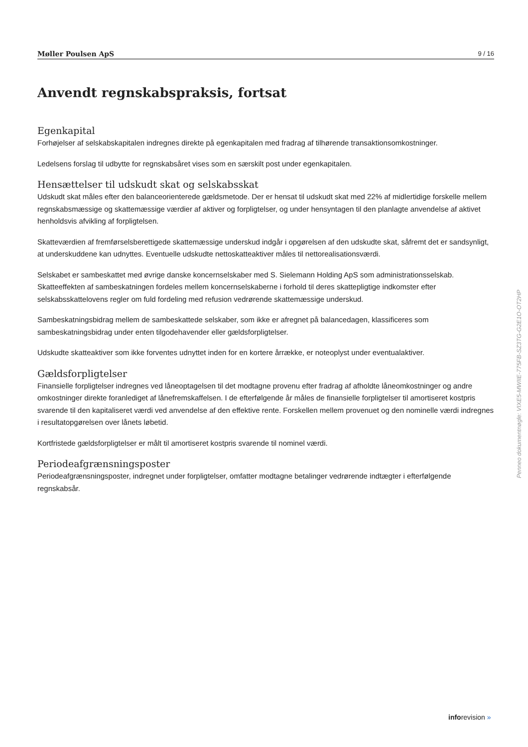Møller Poulsen ApS 9 / 16
Anvendt regnskabspraksis, fortsat
Egenkapital
Forhøjelser af selskabskapitalen indregnes direkte på egenkapitalen med fradrag af tilhørende transaktionsomkostninger.
Ledelsens forslag til udbytte for regnskabsåret vises som en særskilt post under egenkapitalen.
Hensættelser til udskudt skat og selskabsskat
Udskudt skat måles efter den balanceorienterede gældsmetode. Der er hensat til udskudt skat med 22% af midlertidige forskelle mellem regnskabsmæssige og skattemæssige værdier af aktiver og forpligtelser, og under hensyntagen til den planlagte anvendelse af aktivet henholdsvis afvikling af forpligtelsen.
Skatteværdien af fremførselsberettigede skattemæssige underskud indgår i opgørelsen af den udskudte skat, såfremt det er sandsynligt, at underskuddene kan udnyttes. Eventuelle udskudte nettoskatteaktiver måles til nettorealisationsværdi.
Selskabet er sambeskattet med øvrige danske koncernselskaber med S. Sielemann Holding ApS som administrationsselskab. Skatteeffekten af sambeskatningen fordeles mellem koncernselskaberne i forhold til deres skattepligtige indkomster efter selskabsskattelovens regler om fuld fordeling med refusion vedrørende skattemæssige underskud.
Sambeskatningsbidrag mellem de sambeskattede selskaber, som ikke er afregnet på balancedagen, klassificeres som sambeskatningsbidrag under enten tilgodehavender eller gældsforpligtelser.
Udskudte skatteaktiver som ikke forventes udnyttet inden for en kortere årrække, er noteoplyst under eventualaktiver.
Gældsforpligtelser
Finansielle forpligtelser indregnes ved låneoptagelsen til det modtagne provenu efter fradrag af afholdte låneomkostninger og andre omkostninger direkte foranlediget af lånefremskaffelsen. I de efterfølgende år måles de finansielle forpligtelser til amortiseret kostpris svarende til den kapitaliseret værdi ved anvendelse af den effektive rente. Forskellen mellem provenuet og den nominelle værdi indregnes i resultatopgørelsen over lånets løbetid.
Kortfristede gældsforpligtelser er målt til amortiseret kostpris svarende til nominel værdi.
Periodeafgrænsningsposter
Periodeafgrænsningsposter, indregnet under forpligtelser, omfatter modtagne betalinger vedrørende indtægter i efterfølgende regnskabsår.
Penneo dokumentnøgle: VIXE5-MWIIE-775FB-SZ3TG-G2E1O-OT2HP
inforevision »